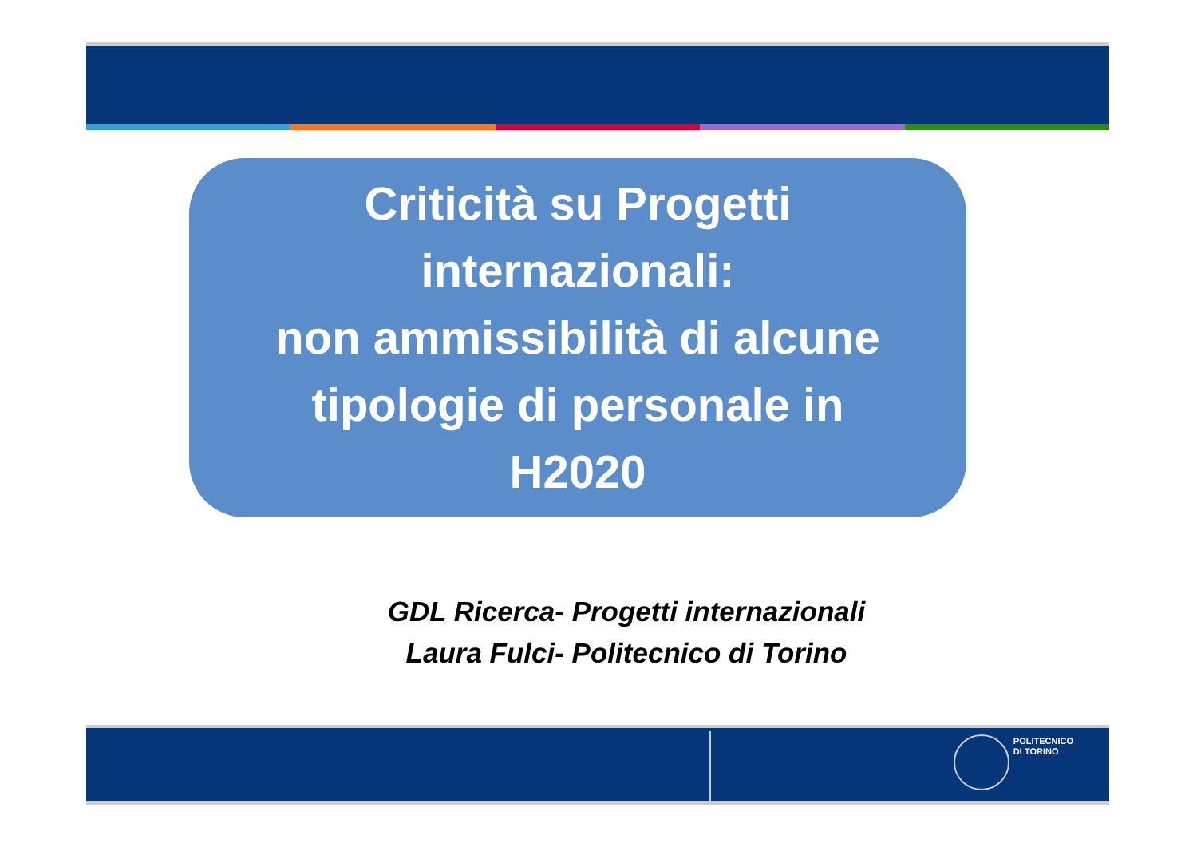Criticità su Progetti
internazionali:
non ammissibilità di alcune
tipologie di personale in
H2020
GDL Ricerca- Progetti internazionali
Laura Fulci- Politecnico di Torino
POLITECNICO
DI TORINO